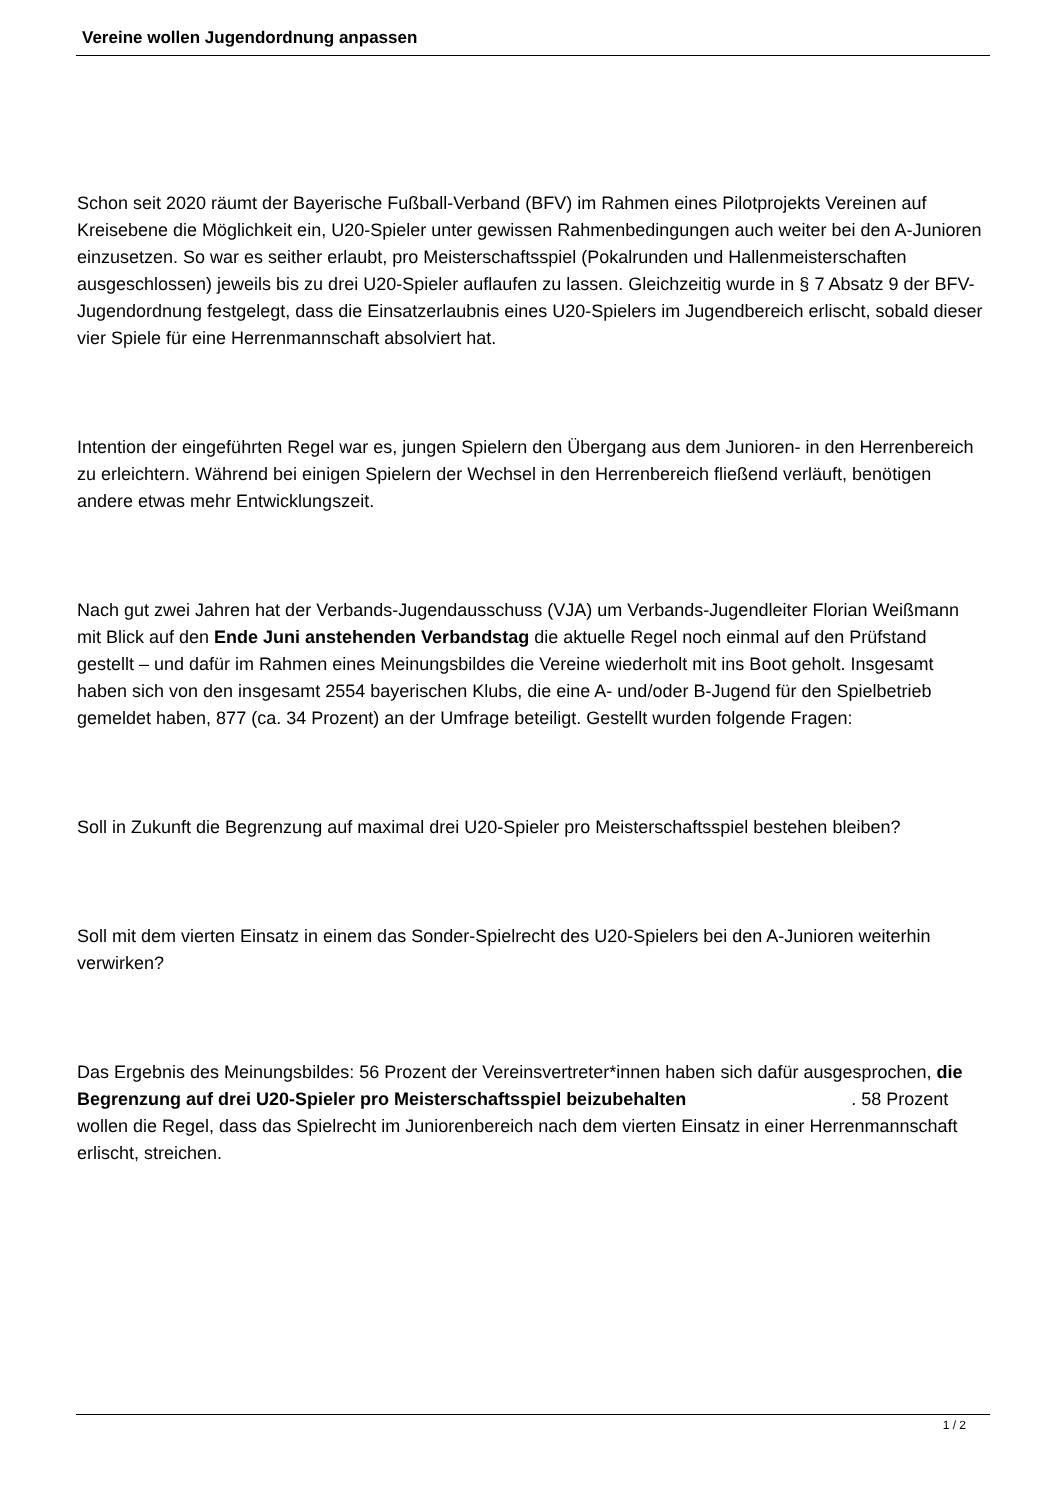Vereine wollen Jugendordnung anpassen
Schon seit 2020 räumt der Bayerische Fußball-Verband (BFV) im Rahmen eines Pilotprojekts Vereinen auf Kreisebene die Möglichkeit ein, U20-Spieler unter gewissen Rahmenbedingungen auch weiter bei den A-Junioren einzusetzen. So war es seither erlaubt, pro Meisterschaftsspiel (Pokalrunden und Hallenmeisterschaften ausgeschlossen) jeweils bis zu drei U20-Spieler auflaufen zu lassen. Gleichzeitig wurde in § 7 Absatz 9 der BFV-Jugendordnung festgelegt, dass die Einsatzerlaubnis eines U20-Spielers im Jugendbereich erlischt, sobald dieser vier Spiele für eine Herrenmannschaft absolviert hat.
Intention der eingeführten Regel war es, jungen Spielern den Übergang aus dem Junioren- in den Herrenbereich zu erleichtern. Während bei einigen Spielern der Wechsel in den Herrenbereich fließend verläuft, benötigen andere etwas mehr Entwicklungszeit.
Nach gut zwei Jahren hat der Verbands-Jugendausschuss (VJA) um Verbands-Jugendleiter Florian Weißmann mit Blick auf den Ende Juni anstehenden Verbandstag die aktuelle Regel noch einmal auf den Prüfstand gestellt – und dafür im Rahmen eines Meinungsbildes die Vereine wiederholt mit ins Boot geholt. Insgesamt haben sich von den insgesamt 2554 bayerischen Klubs, die eine A- und/oder B-Jugend für den Spielbetrieb gemeldet haben, 877 (ca. 34 Prozent) an der Umfrage beteiligt. Gestellt wurden folgende Fragen:
Soll in Zukunft die Begrenzung auf maximal drei U20-Spieler pro Meisterschaftsspiel bestehen bleiben?
Soll mit dem vierten Einsatz in einem das Sonder-Spielrecht des U20-Spielers bei den A-Junioren weiterhin verwirken?
Das Ergebnis des Meinungsbildes: 56 Prozent der Vereinsvertreter*innen haben sich dafür ausgesprochen, die Begrenzung auf drei U20-Spieler pro Meisterschaftsspiel beizubehalten . 58 Prozent wollen die Regel, dass das Spielrecht im Juniorenbereich nach dem vierten Einsatz in einer Herrenmannschaft erlischt, streichen.
1 / 2